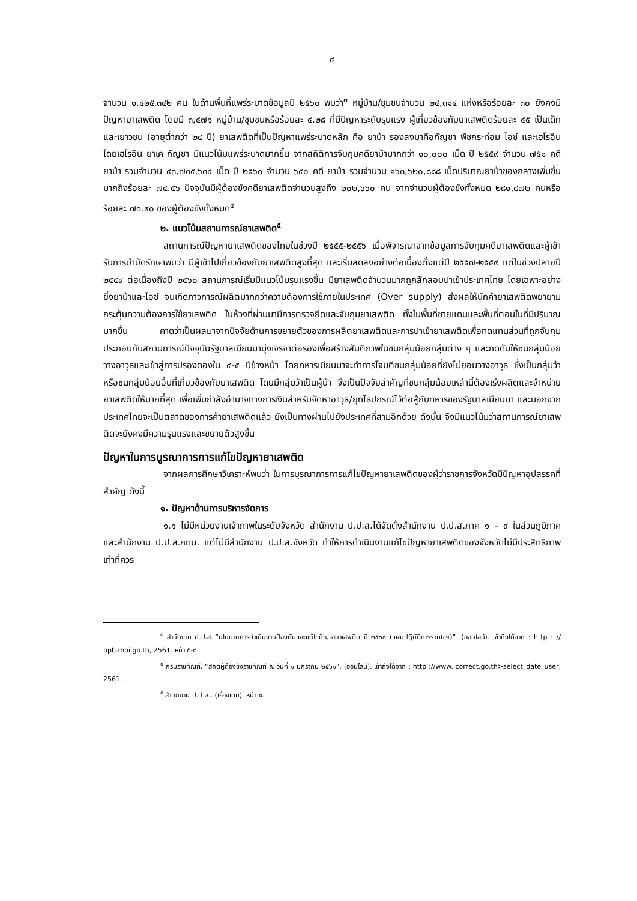๔
จำนวน ๑,๔๒๕,๓๔๒ คน ในด้านพื้นที่แพร่ระบาดข้อมูลปี ๒๕๖๐ พบว่า<sup>๓</sup> หมู่บ้าน/ชุมชนจำนวน ๒๔,๓๑๔ แห่งหรือร้อยละ ๓๐ ยังคงมีปัญหายาเสพติด โดยมี ๓,๔๗๑ หมู่บ้าน/ชุมชนหรือร้อยละ ๔.๒๘ ที่มีปัญหาระดับรุนแรง ผู้เกี่ยวข้องกับยาเสพติดร้อยละ ๔๕ เป็นเด็กและเยาวชน (อายุต่ำกว่า ๒๔ ปี) ยาเสพติดที่เป็นปัญหาแพร่ระบาดหลัก คือ ยาบ้า รองลงมาคือกัญชา พืชกระท่อม ไอซ์ และเฮโรอีน โดยเฮโรอีน ยาเค กัญชา มีแนวโน้มแพร่ระบาดมากขึ้น จากสถิติการจับกุมคดียาบ้ามากกว่า ๑๐,๐๐๐ เม็ด ปี ๒๕๕๙ จำนวน ๗๕๑ คดี ยาบ้า รวมจำนวน ๙๓,๗๓๕,๖๓๔ เม็ด ปี ๒๕๖๐ จำนวน ๖๔๐ คดี ยาบ้า รวมจำนวน ๑๖๓,๖๒๐,๘๘๘ เม็ดปริมาณยาบ้าของกลางเพิ่มขึ้นมากถึงร้อยละ ๗๔.๕๖ ปัจจุบันมีผู้ต้องขังคดียาเสพติดจำนวนสูงถึง ๒๐๒,๖๖๐ คน จากจำนวนผู้ต้องขังทั้งหมด ๒๘๑,๘๗๒ คนหรือร้อยละ ๗๑.๙๐ ของผู้ต้องขังทั้งหมด<sup>๔</sup>
๒. แนวโน้มสถานการณ์ยาเสพติด<sup>๕</sup>
สถานการณ์ปัญหายาเสพติดของไทยในช่วงปี ๒๕๕๕-๒๕๕๖ เมื่อพิจารณาจากข้อมูลการจับกุมคดียาเสพติดและผู้เข้ารับการบำบัดรักษาพบว่า มีผู้เข้าไปเกี่ยวข้องกับยาเสพติดสูงที่สุด และเริ่มลดลงอย่างต่อเนื่องตั้งแต่ปี ๒๕๕๗-๒๕๕๙ แต่ในช่วงปลายปี ๒๕๕๙ ต่อเนื่องถึงปี ๒๕๖๐ สถานการณ์เริ่มมีแนวโน้มรุนแรงขึ้น มียาเสพติดจำนวนมากถูกลักลอบนำเข้าประเทศไทย โดยเฉพาะอย่างยิ่งยาบ้าและไอซ์ จนเกิดภาวการณ์ผลิตมากกว่าความต้องการใช้ภายในประเทศ (Over supply) ส่งผลให้นักค้ายาเสพติดพยายามกระตุ้นความต้องการใช้ยาเสพติด ในห้วงที่ผ่านมามีการตรวจยึดและจับกุมยาเสพติด ทั้งในพื้นที่ชายแดนและพื้นที่ตอนในที่มีปริมาณมากขึ้น คาดว่าเป็นผลมาจากปัจจัยด้านการขยายตัวของการผลิตยาเสพติดและการนำเข้ายาเสพติดเพื่อทดแทนส่วนที่ถูกจับกุม ประกอบกับสถานการณ์ปัจจุบันรัฐบาลเมียนมามุ่งเจรจาต่อรองเพื่อสร้างสันติภาพในชนกลุ่มน้อยกลุ่มต่าง ๆ และกดดันให้ชนกลุ่มน้อยวางอาวุธและเข้าสู่การปรองดองใน ๔-๕ ปีข้างหน้า โดยทหารเมียนมาจะทำการโจมตีชนกลุ่มน้อยที่ยังไม่ยอมวางอาวุธ ซึ่งเป็นกลุ่มว้าหรือชนกลุ่มน้อยอื่นที่เกี่ยวข้องกับยาเสพติด โดยมีกลุ่มว้าเป็นผู้นำ จึงเป็นปัจจัยสำคัญที่ชนกลุ่มน้อยเหล่านี้ต้องเร่งผลิตและจำหน่ายยาเสพติดให้มากที่สุด เพื่อเพิ่มกำลังอำนาจทางการเงินสำหรับจัดหาอาวุธ/ยุทโธปกรณ์ไว้ต่อสู้กับทหารของรัฐบาลเมียนมา และนอกจากประเทศไทยจะเป็นตลาดของการค้ายาเสพติดแล้ว ยังเป็นทางผ่านไปยังประเทศที่สามอีกด้วย ดังนั้น จึงมีแนวโน้มว่าสถานการณ์ยาเสพติดจะยังคงมีความรุนแรงและขยายตัวสูงขึ้น
ปัญหาในการบูรณาการการแก้ไขปัญหายาเสพติด
จากผลการศึกษาวิเคราะห์พบว่า ในการบูรณาการการแก้ไขปัญหายาเสพติดของผู้ว่าราชการจังหวัดมีปัญหาอุปสรรคที่สำคัญ ดังนี้
๑. ปัญหาด้านการบริหารจัดการ
๑.๑ ไม่มีหน่วยงานเจ้าภาพในระดับจังหวัด สำนักงาน ป.ป.ส.ได้จัดตั้งสำนักงาน ป.ป.ส.ภาค ๑ – ๙ ในส่วนภูมิภาค และสำนักงาน ป.ป.ส.กทม. แต่ไม่มีสำนักงาน ป.ป.ส.จังหวัด ทำให้การดำเนินงานแก้ไขปัญหายาเสพติดของจังหวัดไม่มีประสิทธิภาพเท่าที่ควร
<sup>๓</sup> สำนักงาน ป.ป.ส..”นโยบายการดำเนินงานป้องกันและแก้ไขปัญหายาเสพติด ปี ๒๕๖๑ (แผนปฏิบัติการร่วมใจฯ)”. (ออนไลน์). เข้าถึงได้จาก : http : // ppb.moi.go.th, 2561. หน้า ๕-๘.
<sup>๔</sup> กรมราชทัณฑ์. “สถิติผู้ต้องขังราชทัณฑ์ ณ วันที่ ๑ มกราคม ๒๕๖๑”. (ออนไลน์). เข้าถึงได้จาก : http ://www. correct.go.th>select_date_user, 2561.
<sup>๕</sup> สำนักงาน ป.ป.ส.. (เรื่องเดิม). หน้า ๑.